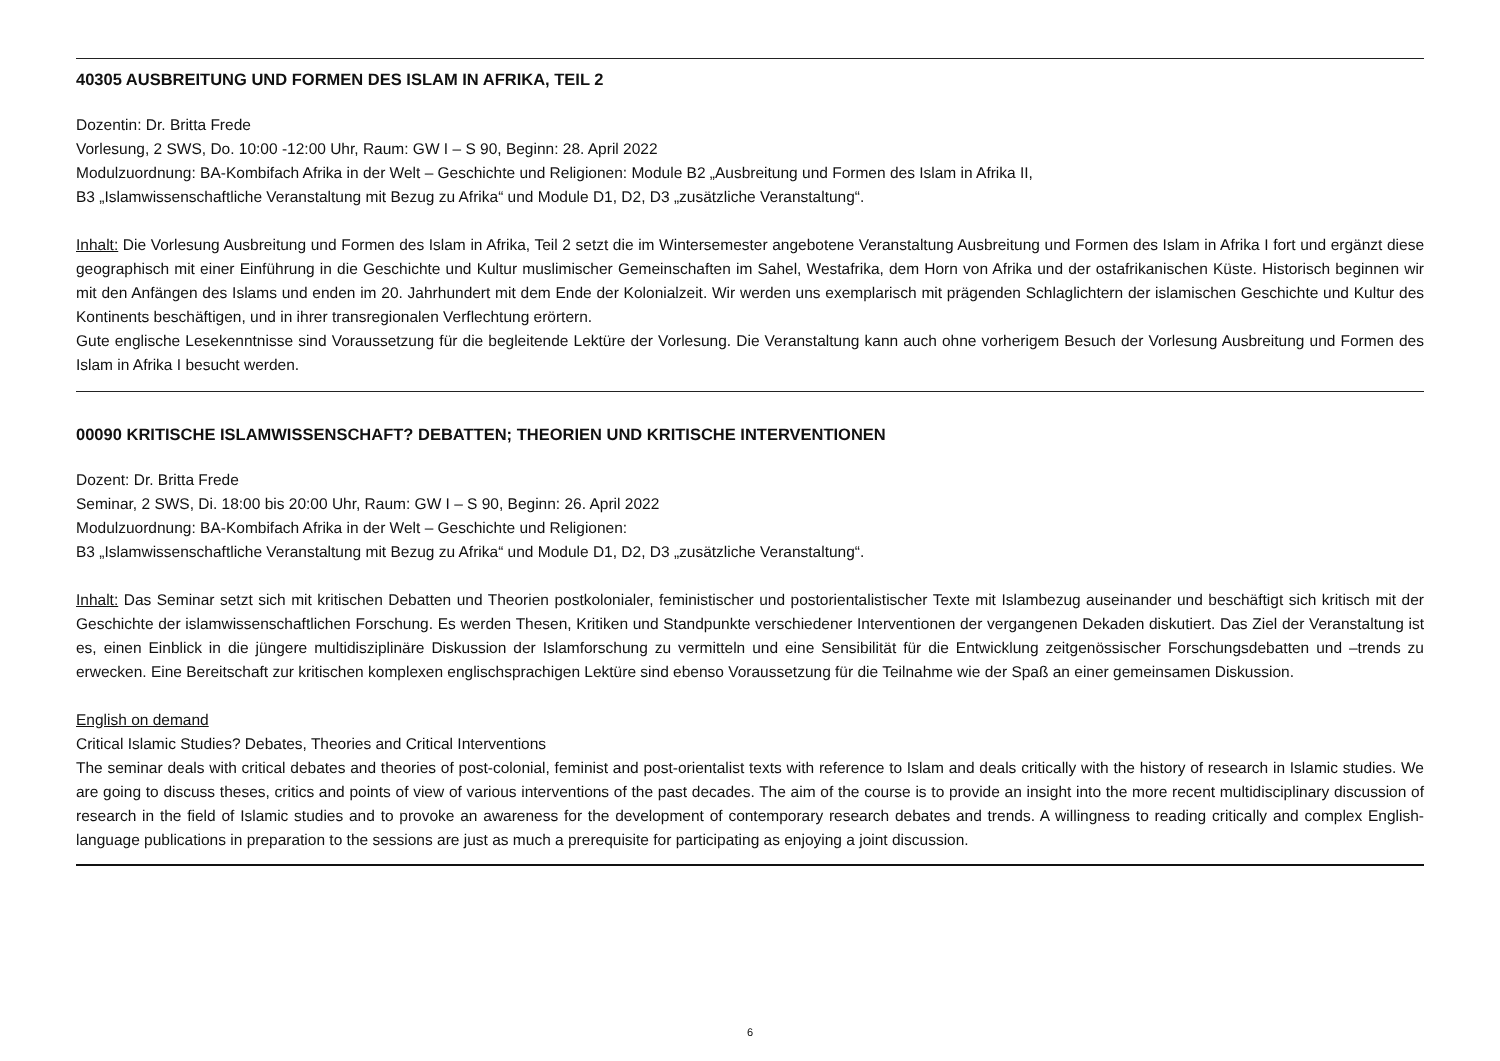40305 AUSBREITUNG UND FORMEN DES ISLAM IN AFRIKA, TEIL 2
Dozentin: Dr. Britta Frede
Vorlesung, 2 SWS, Do. 10:00 -12:00 Uhr, Raum: GW I – S 90, Beginn: 28. April 2022
Modulzuordnung: BA-Kombifach Afrika in der Welt – Geschichte und Religionen: Module B2 „Ausbreitung und Formen des Islam in Afrika II,
B3 „Islamwissenschaftliche Veranstaltung mit Bezug zu Afrika“ und Module D1, D2, D3 „zusätzliche Veranstaltung“.
Inhalt: Die Vorlesung Ausbreitung und Formen des Islam in Afrika, Teil 2 setzt die im Wintersemester angebotene Veranstaltung Ausbreitung und Formen des Islam in Afrika I fort und ergänzt diese geographisch mit einer Einführung in die Geschichte und Kultur muslimischer Gemeinschaften im Sahel, Westafrika, dem Horn von Afrika und der ostafrikanischen Küste. Historisch beginnen wir mit den Anfängen des Islams und enden im 20. Jahrhundert mit dem Ende der Kolonialzeit. Wir werden uns exemplarisch mit prägenden Schlaglichtern der islamischen Geschichte und Kultur des Kontinents beschäftigen, und in ihrer transregionalen Verflechtung erörtern.
Gute englische Lesekenntnisse sind Voraussetzung für die begleitende Lektüre der Vorlesung. Die Veranstaltung kann auch ohne vorherigem Besuch der Vorlesung Ausbreitung und Formen des Islam in Afrika I besucht werden.
00090 KRITISCHE ISLAMWISSENSCHAFT? DEBATTEN; THEORIEN UND KRITISCHE INTERVENTIONEN
Dozent: Dr. Britta Frede
Seminar, 2 SWS, Di. 18:00 bis 20:00 Uhr, Raum: GW I – S 90, Beginn: 26. April 2022
Modulzuordnung: BA-Kombifach Afrika in der Welt – Geschichte und Religionen:
B3 „Islamwissenschaftliche Veranstaltung mit Bezug zu Afrika“ und Module D1, D2, D3 „zusätzliche Veranstaltung“.
Inhalt: Das Seminar setzt sich mit kritischen Debatten und Theorien postkolonialer, feministischer und postorientalistischer Texte mit Islambezug auseinander und beschäftigt sich kritisch mit der Geschichte der islamwissenschaftlichen Forschung. Es werden Thesen, Kritiken und Standpunkte verschiedener Interventionen der vergangenen Dekaden diskutiert. Das Ziel der Veranstaltung ist es, einen Einblick in die jüngere multidisziplinäre Diskussion der Islamforschung zu vermitteln und eine Sensibilität für die Entwicklung zeitgenössischer Forschungsdebatten und –trends zu erwecken. Eine Bereitschaft zur kritischen komplexen englischsprachigen Lektüre sind ebenso Voraussetzung für die Teilnahme wie der Spaß an einer gemeinsamen Diskussion.
English on demand
Critical Islamic Studies? Debates, Theories and Critical Interventions
The seminar deals with critical debates and theories of post-colonial, feminist and post-orientalist texts with reference to Islam and deals critically with the history of research in Islamic studies. We are going to discuss theses, critics and points of view of various interventions of the past decades. The aim of the course is to provide an insight into the more recent multidisciplinary discussion of research in the field of Islamic studies and to provoke an awareness for the development of contemporary research debates and trends. A willingness to reading critically and complex English-language publications in preparation to the sessions are just as much a prerequisite for participating as enjoying a joint discussion.
6